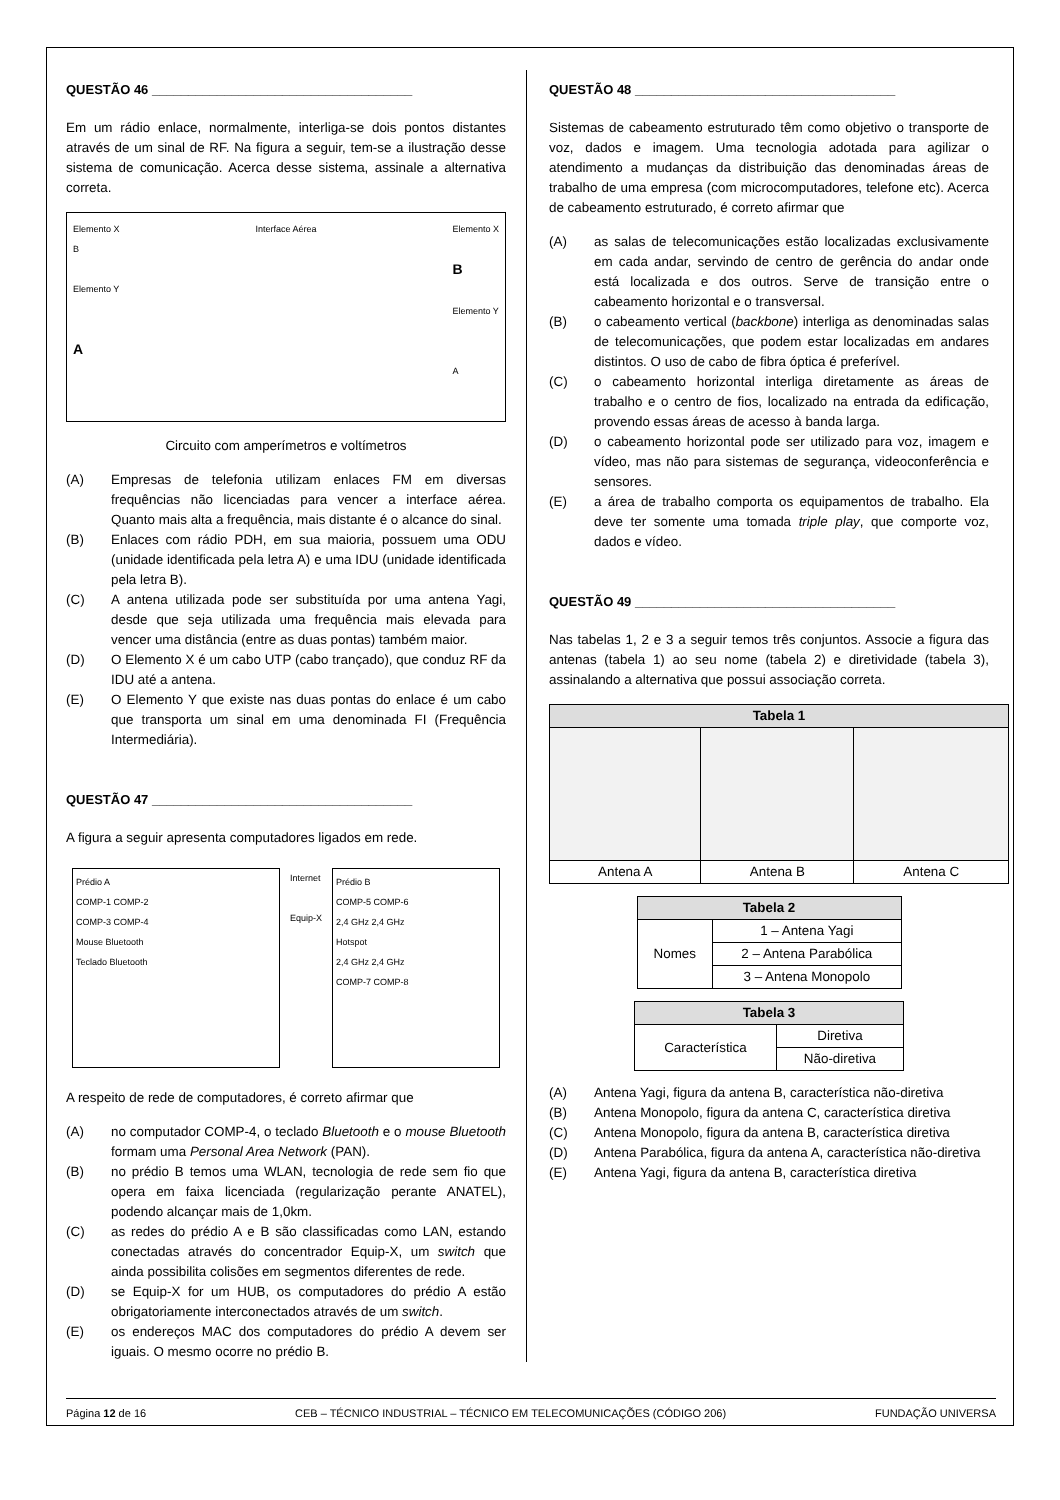QUESTÃO 46 ____________________________________
Em um rádio enlace, normalmente, interliga-se dois pontos distantes através de um sinal de RF. Na figura a seguir, tem-se a ilustração desse sistema de comunicação. Acerca desse sistema, assinale a alternativa correta.
Elemento X
B
Elemento Y
A
Interface Aérea Elemento X
B
Elemento Y
A
Circuito com amperímetros e voltímetros
(A) Empresas de telefonia utilizam enlaces FM em diversas frequências não licenciadas para vencer a interface aérea. Quanto mais alta a frequência, mais distante é o alcance do sinal.
(B) Enlaces com rádio PDH, em sua maioria, possuem uma ODU (unidade identificada pela letra A) e uma IDU (unidade identificada pela letra B).
(C) A antena utilizada pode ser substituída por uma antena Yagi, desde que seja utilizada uma frequência mais elevada para vencer uma distância (entre as duas pontas) também maior.
(D) O Elemento X é um cabo UTP (cabo trançado), que conduz RF da IDU até a antena.
(E) O Elemento Y que existe nas duas pontas do enlace é um cabo que transporta um sinal em uma denominada FI (Frequência Intermediária).
QUESTÃO 47 ____________________________________
A figura a seguir apresenta computadores ligados em rede.
Prédio A
COMP-1 COMP-2
COMP-3 COMP-4
Mouse Bluetooth
Teclado Bluetooth
Internet
Equip-X
Prédio B
COMP-5 COMP-6
2,4 GHz 2,4 GHz
Hotspot
2,4 GHz 2,4 GHz
COMP-7 COMP-8
A respeito de rede de computadores, é correto afirmar que
(A) no computador COMP-4, o teclado Bluetooth e o mouse Bluetooth formam uma Personal Area Network (PAN).
(B) no prédio B temos uma WLAN, tecnologia de rede sem fio que opera em faixa licenciada (regularização perante ANATEL), podendo alcançar mais de 1,0km.
(C) as redes do prédio A e B são classificadas como LAN, estando conectadas através do concentrador Equip-X, um switch que ainda possibilita colisões em segmentos diferentes de rede.
(D) se Equip-X for um HUB, os computadores do prédio A estão obrigatoriamente interconectados através de um switch.
(E) os endereços MAC dos computadores do prédio A devem ser iguais. O mesmo ocorre no prédio B.
QUESTÃO 48 ____________________________________
Sistemas de cabeamento estruturado têm como objetivo o transporte de voz, dados e imagem. Uma tecnologia adotada para agilizar o atendimento a mudanças da distribuição das denominadas áreas de trabalho de uma empresa (com microcomputadores, telefone etc). Acerca de cabeamento estruturado, é correto afirmar que
(A) as salas de telecomunicações estão localizadas exclusivamente em cada andar, servindo de centro de gerência do andar onde está localizada e dos outros. Serve de transição entre o cabeamento horizontal e o transversal.
(B) o cabeamento vertical (backbone) interliga as denominadas salas de telecomunicações, que podem estar localizadas em andares distintos. O uso de cabo de fibra óptica é preferível.
(C) o cabeamento horizontal interliga diretamente as áreas de trabalho e o centro de fios, localizado na entrada da edificação, provendo essas áreas de acesso à banda larga.
(D) o cabeamento horizontal pode ser utilizado para voz, imagem e vídeo, mas não para sistemas de segurança, videoconferência e sensores.
(E) a área de trabalho comporta os equipamentos de trabalho. Ela deve ter somente uma tomada triple play, que comporte voz, dados e vídeo.
QUESTÃO 49 ____________________________________
Nas tabelas 1, 2 e 3 a seguir temos três conjuntos. Associe a figura das antenas (tabela 1) ao seu nome (tabela 2) e diretividade (tabela 3), assinalando a alternativa que possui associação correta.
| Tabela 1 | | |
| --- | --- | --- |
| Antena A | Antena B | Antena C |
| Tabela 2 | |
| --- | --- |
| Nomes | 1 – Antena Yagi |
| | 2 – Antena Parabólica |
| | 3 – Antena Monopolo |
| Tabela 3 | |
| --- | --- |
| Característica | Diretiva |
| | Não-diretiva |
(A) Antena Yagi, figura da antena B, característica não-diretiva
(B) Antena Monopolo, figura da antena C, característica diretiva
(C) Antena Monopolo, figura da antena B, característica diretiva
(D) Antena Parabólica, figura da antena A, característica não-diretiva
(E) Antena Yagi, figura da antena B, característica diretiva
Página 12 de 16 CEB – TÉCNICO INDUSTRIAL – TÉCNICO EM TELECOMUNICAÇÕES (CÓDIGO 206) FUNDAÇÃO UNIVERSA